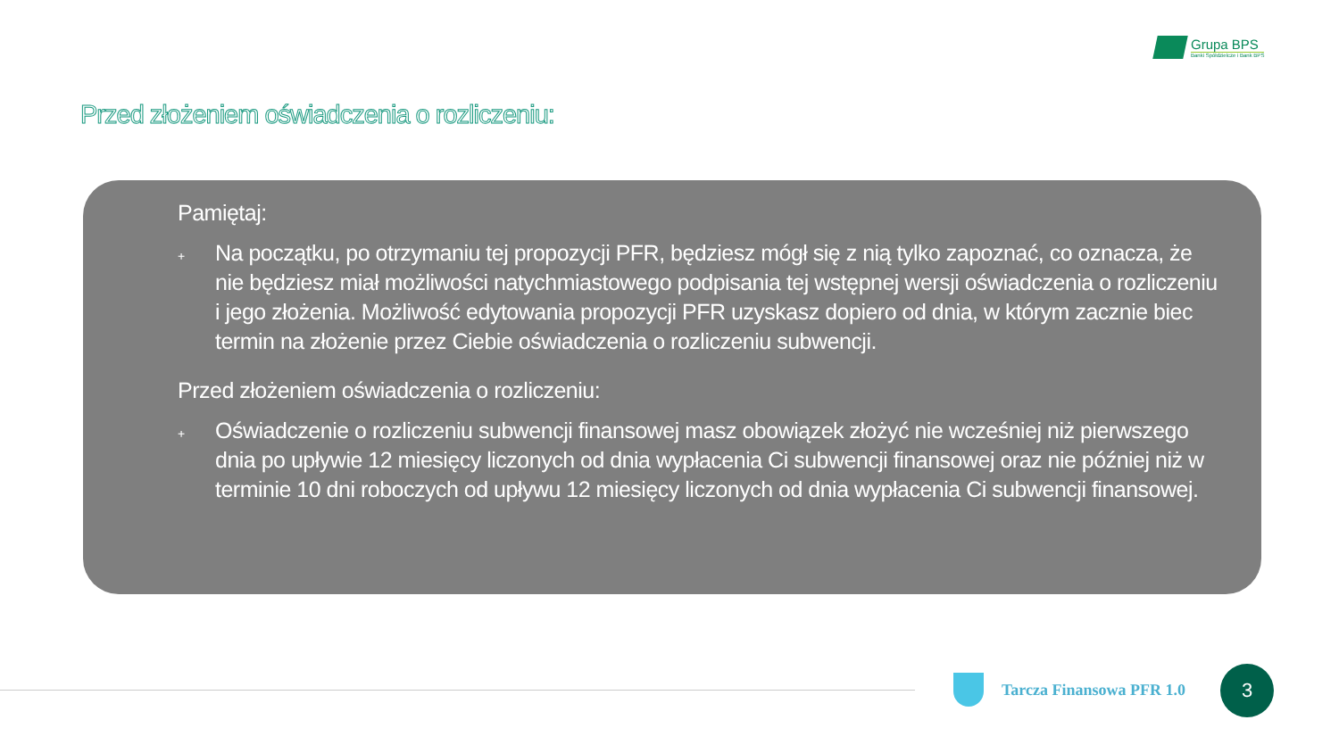Grupa BPS
Banki Spółdzielcze i Bank BPS
Przed złożeniem oświadczenia o rozliczeniu:
Pamiętaj:
+
Na początku, po otrzymaniu tej propozycji PFR, będziesz mógł się z nią tylko zapoznać, co oznacza, że nie będziesz miał możliwości natychmiastowego podpisania tej wstępnej wersji oświadczenia o rozliczeniu i jego złożenia. Możliwość edytowania propozycji PFR uzyskasz dopiero od dnia, w którym zacznie biec termin na złożenie przez Ciebie oświadczenia o rozliczeniu subwencji.
Przed złożeniem oświadczenia o rozliczeniu:
+
Oświadczenie o rozliczeniu subwencji finansowej masz obowiązek złożyć nie wcześniej niż pierwszego dnia po upływie 12 miesięcy liczonych od dnia wypłacenia Ci subwencji finansowej oraz nie później niż w terminie 10 dni roboczych od upływu 12 miesięcy liczonych od dnia wypłacenia Ci subwencji finansowej.
Tarcza Finansowa PFR 1.0 3